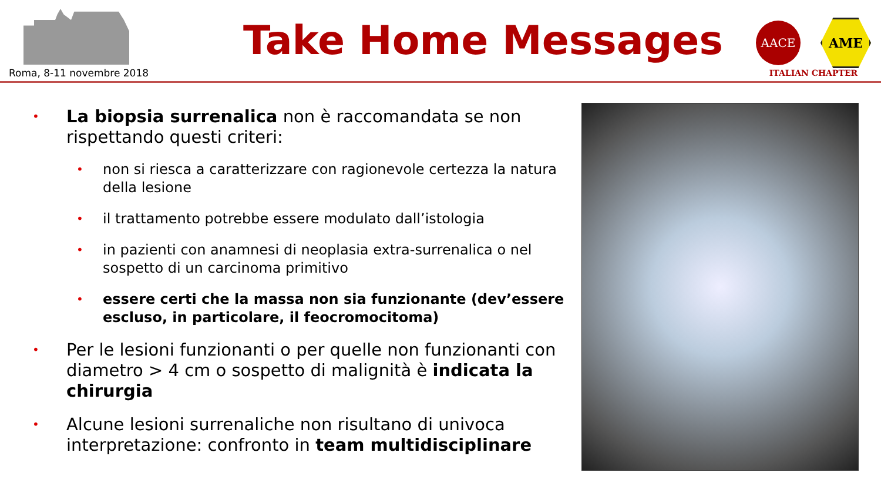Roma, 8-11 novembre 2018
Take Home Messages
AACE
AME
ITALIAN CHAPTER
• La biopsia surrenalica non è raccomandata se non rispettando questi criteri:
• non si riesca a caratterizzare con ragionevole certezza la natura della lesione
• il trattamento potrebbe essere modulato dall’istologia
• in pazienti con anamnesi di neoplasia extra-surrenalica o nel sospetto di un carcinoma primitivo
• essere certi che la massa non sia funzionante (dev’essere escluso, in particolare, il feocromocitoma)
• Per le lesioni funzionanti o per quelle non funzionanti con diametro > 4 cm o sospetto di malignità è indicata la chirurgia
• Alcune lesioni surrenaliche non risultano di univoca interpretazione: confronto in team multidisciplinare